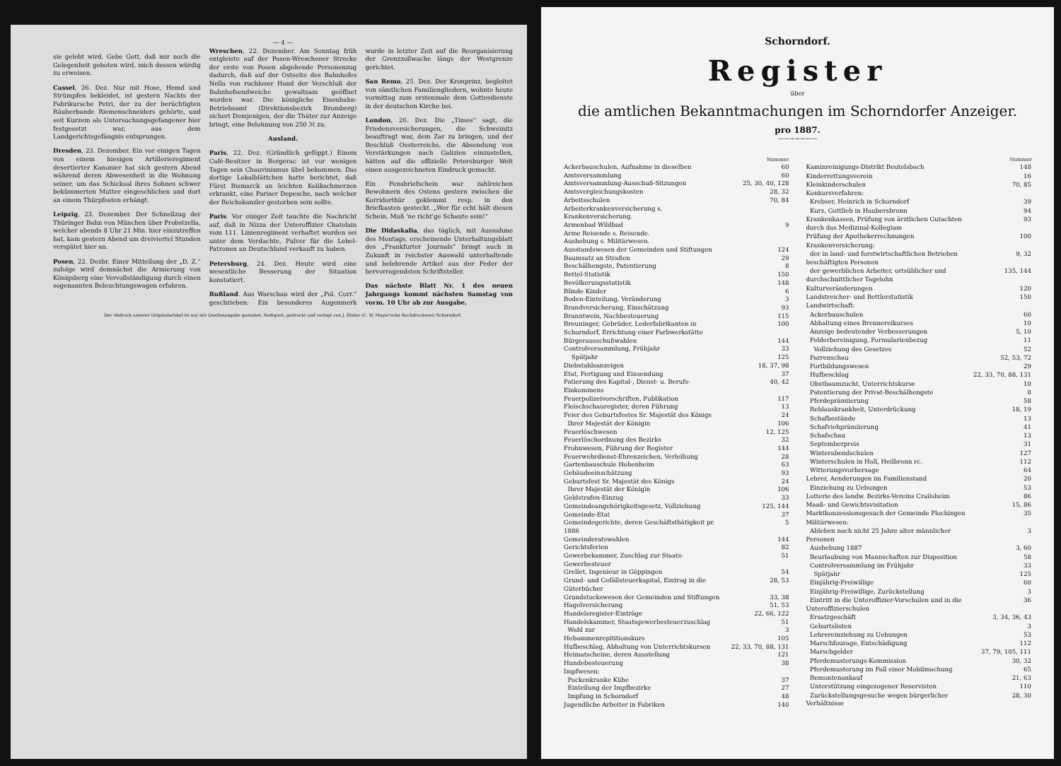— 4 —
sie gelebt wird. Gebe Gott, daß mir noch die Gelegenheit geboten wird, mich dessen würdig zu erweisen.
Cassel, 26. Dez. Nur mit Hose, Hemd und Strümpfen bekleidet, ist gestern Nachts der Fabrikursche Petri, der zu der berüchtigten Räuberbande Riemenschneiders gehörte, und seit Kurzem als Untersuchungsgefangener hier festgesetzt war, aus dem Landgerichtsgefängnis entsprungen.
Dresden, 23. Dezember. Ein vor einigen Tagen von einem hiesigen Artillerieregiment desertierter Kanonier hat sich gestern Abend während deren Abwesenheit in die Wohnung seiner, um das Schicksal ihres Sohnes schwer bekümmerten Mutter eingeschlichen und dort an einem Thürpfosten erhängt.
Leipzig, 23. Dezember. Der Schnellzug der Thüringer Bahn von München über Probstzella, welcher abends 8 Uhr 21 Min. hier einzutreffen hat, kam gestern Abend um dreiviertel Stunden verspätet hier an.
Posen, 22. Dezbr. Einer Mitteilung der „D. Z.“ zufolge wird demnächst die Armierung von Königsberg eine Vervollständigung durch einen sogenannten Beleuchtungswagen erfahren.
Wreschen, 22. Dezember. Am Sonntag früh entgleiste auf der Posen-Wreschener Strecke der erste von Posen abgehende Personenzug dadurch, daß auf der Ostseite des Bahnhofes Nella von ruchloser Hand der Verschluß der Bahnhofsendweiche gewaltsam geöffnet worden war. Die königliche Eisenbahn-Betriebsamt (Direktionsbezirk Bromberg) sichert Demjenigen, der die Thäter zur Anzeige bringt, eine Belohnung von 250 ℳ zu.
Ausland.
Paris, 22. Dez. (Gründlich geföppt.) Einem Café-Besitzer in Bergerac ist vor wenigen Tagen sein Chauvinismus übel bekommen. Das dortige Lokalblättchen hatte berichtet, daß Fürst Bismarck an leichten Kolikschmerzen erkrankt, eine Pariser Depesche, nach welcher der Reichskanzler gestorben sein sollte.
Paris. Vor einiger Zeit tauchte die Nachricht auf, daß in Nizza der Unteroffizier Chatelain vom 111. Linienregiment verhaftet worden sei unter dem Verdachte, Pulver für die Lebel-Patronen an Deutschland verkauft zu haben.
Petersburg, 24. Dez. Heute wird eine wesentliche Besserung der Situation konstatiert.
Rußland. Aus Warschau wird der „Pol. Corr.“ geschrieben: Ein besonderes Augenmerk wurde in letzter Zeit auf die Reorganisierung der Grenzzollwache längs der Westgrenze gerichtet.
San Remo, 25. Dez. Der Kronprinz, begleitet von sämtlichen Familiengliedern, wohnte heute vormittag zum erstenmale dem Gottesdienste in der deutschen Kirche bei.
London, 26. Dez. Die „Times“ sagt, die Friedensversicherungen, die Schweinitz beauftragt war, dem Zar zu bringen, und der Beschluß Oesterreichs, die Absendung von Verstärkungen nach Galizien einzustellen, hätten auf die offizielle Petersburger Welt einen ausgezeichneten Eindruck gemacht.
Ein Fensbriefschein war zahlreichen Bewohnern des Ostens gestern zwischen die Korridorthür geklemmt resp. in den Briefkasten gesteckt. „Wer für echt hält diesen Schein, Muß 'ne richt'ge Schaute sein!“
Die Didaskalia, das täglich, mit Ausnahme des Montags, erscheinende Unterhaltungsblatt des „Frankfurter Journals“ bringt auch in Zukunft in reichster Auswahl unterhaltende und belehrende Artikel aus der Feder der hervorragendsten Schriftsteller.
Das nächste Blatt Nr. 1 des neuen Jahrgangs kommt nächsten Samstag von vorm. 10 Uhr ab zur Ausgabe.
Der Abdruck unserer Originalartikel ist nur mit Quellenangabe gestattet. Redigiert, gedruckt und verlegt von J. Rösler (C. W. Mayer'sche Buchdruckerei) Schorndorf.
Schorndorf.
Register
über
die amtlichen Bekanntmachungen im Schorndorfer Anzeiger.
pro 1887.
——~~~——
| | Nummer. |
| --- | --- |
| Ackerbauschulen, Aufnahme in dieselben | 60 |
| Amtsversammlung | 60 |
| Amtsversammlung-Ausschuß-Sitzungen | 25, 30, 40, 128 |
| Amtsvergleichungskosten | 28, 32 |
| Arbeitsschulen | 70, 84 |
| Arbeiterkrankenversicherung s. Krankenversicherung. | |
| Armenbad Wildbad | 9 |
| Arme Reisende s. Reisende. | |
| Aushebung s. Militärwesen. | |
| Ausstandswesen der Gemeinden und Stiftungen | 124 |
| Baumsatz an Straßen | 29 |
| Beschälhengste, Patentierung | 8 |
| Bettel-Statistik | 150 |
| Bevölkerungsstatistik | 148 |
| Blinde Kinder | 6 |
| Boden-Einteilung, Veränderung | 3 |
| Brandversicherung, Einschätzung | 93 |
| Branntwein, Nachbesteuerung | 115 |
| Breuninger, Gebrüder, Lederfabrikanten in Schorndorf, Errichtung einer Farbwerkstätte | 100 |
| Bürgerausschußwahlen | 144 |
| Controlversammlung, Frühjahr | 33 |
| Spätjahr | 125 |
| Diebstahlsanzeigen | 18, 37, 98 |
| Etat, Fertigung und Einsendung | 37 |
| Fatierung des Kapital-, Dienst- u. Berufs-Einkommens | 40, 42 |
| Feuerpolizeivorschriften, Publikation | 117 |
| Fleischschauregister, deren Führung | 13 |
| Feier des Geburtsfestes Sr. Majestät des Königs | 24 |
| Ihrer Majestät der Königin | 106 |
| Feuerlöschwesen | 12, 125 |
| Feuerlöschordnung des Bezirks | 32 |
| Frohnwesen, Führung der Register | 144 |
| Feuerwehrdienst-Ehrenzeichen, Verleihung | 28 |
| Gartenbauschule Hohenheim | 63 |
| Gebäudeeinschätzung | 93 |
| Geburtsfest Sr. Majestät des Königs | 24 |
| Ihrer Majestät der Königin | 106 |
| Geldstrafen-Einzug | 33 |
| Gemeindeangehörigkeitsgesetz, Vollziehung | 125, 144 |
| Gemeinde-Etat | 37 |
| Gemeindegerichte, deren Geschäftsthätigkeit pr. 1886 | 5 |
| Gemeinderatswahlen | 144 |
| Gerichtsferien | 82 |
| Gewerbekammer, Zuschlag zur Staats-Gewerbesteuer | 51 |
| Grellet, Ingenieur in Göppingen | 54 |
| Grund- und Gefällsteuerkapital, Eintrag in die Güterbücher | 28, 53 |
| Grundstockswesen der Gemeinden und Stiftungen | 33, 38 |
| Hagelversicherung | 51, 53 |
| Handelsregister-Einträge | 22, 66, 122 |
| Handelskammer, Staatsgewerbesteuerzuschlag | 51 |
| Wahl zur | 3 |
| Hebammenrepititionskurs | 105 |
| Hufbeschlag, Abhaltung von Unterrichtskursen | 22, 33, 70, 88, 131 |
| Heimatscheine, deren Ausstellung | 121 |
| Hundebesteuerung | 38 |
| Impfwesen: | |
| Pockenkranke Kühe | 37 |
| Einteilung der Impfbezirke | 27 |
| Impfung in Schorndorf | 48 |
| Jugendliche Arbeiter in Fabriken | 140 |
| | Nummer |
| --- | --- |
| Kaminreinigungs-Distrikt Beutelsbach | 148 |
| Kinderrettungsverein | 16 |
| Kleinkinderschulen | 70, 85 |
| Konkursverfahren: | |
| Krebser, Heinrich in Schorndorf | 39 |
| Kurz, Gottlieb in Haubersbronn | 94 |
| Krankenkassen, Prüfung von ärztlichen Gutachten durch das Medizinal-Kollegium | 93 |
| Prüfung der Apothekerrechnungen | 100 |
| Krankenversicherung: | |
| der in land- und forstwirtschaftlichen Betrieben beschäftigten Personen | 9, 32 |
| der gewerblichen Arbeiter, ortsüblicher und durchschnittlicher Tagelohn | 135, 144 |
| Kulturveränderungen | 120 |
| Landstreicher- und Bettlerstatistik | 150 |
| Landwirtschaft: | |
| Ackerbauschulen | 60 |
| Abhaltung eines Brennereikurses | 10 |
| Anzeige bedeutender Verbesserungen | 5, 10 |
| Felderbereinigung, Formularienbezug | 11 |
| Vollziehung des Gesetzes | 52 |
| Farrenschau | 52, 53, 72 |
| Fortbildungswesen | 29 |
| Hufbeschlag | 22, 33, 70, 88, 131 |
| Obstbaumzucht, Unterrichtskurse | 10 |
| Patentierung der Privat-Beschälhengste | 8 |
| Pferdeprämiierung | 58 |
| Reblauskrankheit, Unterdrückung | 18, 19 |
| Schafbestände | 13 |
| Schafviehprämiierung | 41 |
| Schafschau | 13 |
| Septemberpreis | 31 |
| Winterabendschulen | 127 |
| Winterschulen in Hall, Heilbronn rc. | 112 |
| Witterungsvorhersage | 64 |
| Lehrer, Aenderungen im Familienstand | 20 |
| Einziehung zu Uebungen | 53 |
| Lotterie des landw. Bezirks-Vereins Crailsheim | 86 |
| Maaß- und Gewichtsvisitation | 15, 86 |
| Marktkonzessionsgesuch der Gemeinde Plochingen | 35 |
| Militärwesen: | |
| Ableben noch nicht 25 Jahre alter männlicher Personen | 3 |
| Aushebung 1887 | 3, 60 |
| Beurlaubung von Mannschaften zur Disposition | 58 |
| Controlversammlung im Frühjahr | 33 |
| Spätjahr | 125 |
| Einjährig-Freiwillige | 60 |
| Einjährig-Freiwillige, Zurückstellung | 3 |
| Eintritt in die Unteroffizier-Vorschulen und in die Unteroffizierschulen | 36 |
| Ersatzgeschäft | 3, 34, 36, 43 |
| Geburtslisten | 3 |
| Lehrereinziehung zu Uebungen | 53 |
| Marschfourage, Entschädigung | 112 |
| Marschgelder | 37, 79, 105, 111 |
| Pferdemusterungs-Kommission | 30, 32 |
| Pferdemusterung im Fall einer Mobilmachung | 65 |
| Remontenankauf | 21, 63 |
| Unterstützung eingezogener Reservisten | 110 |
| Zurückstellungsgesuche wegen bürgerlicher Verhältnisse | 28, 30 |